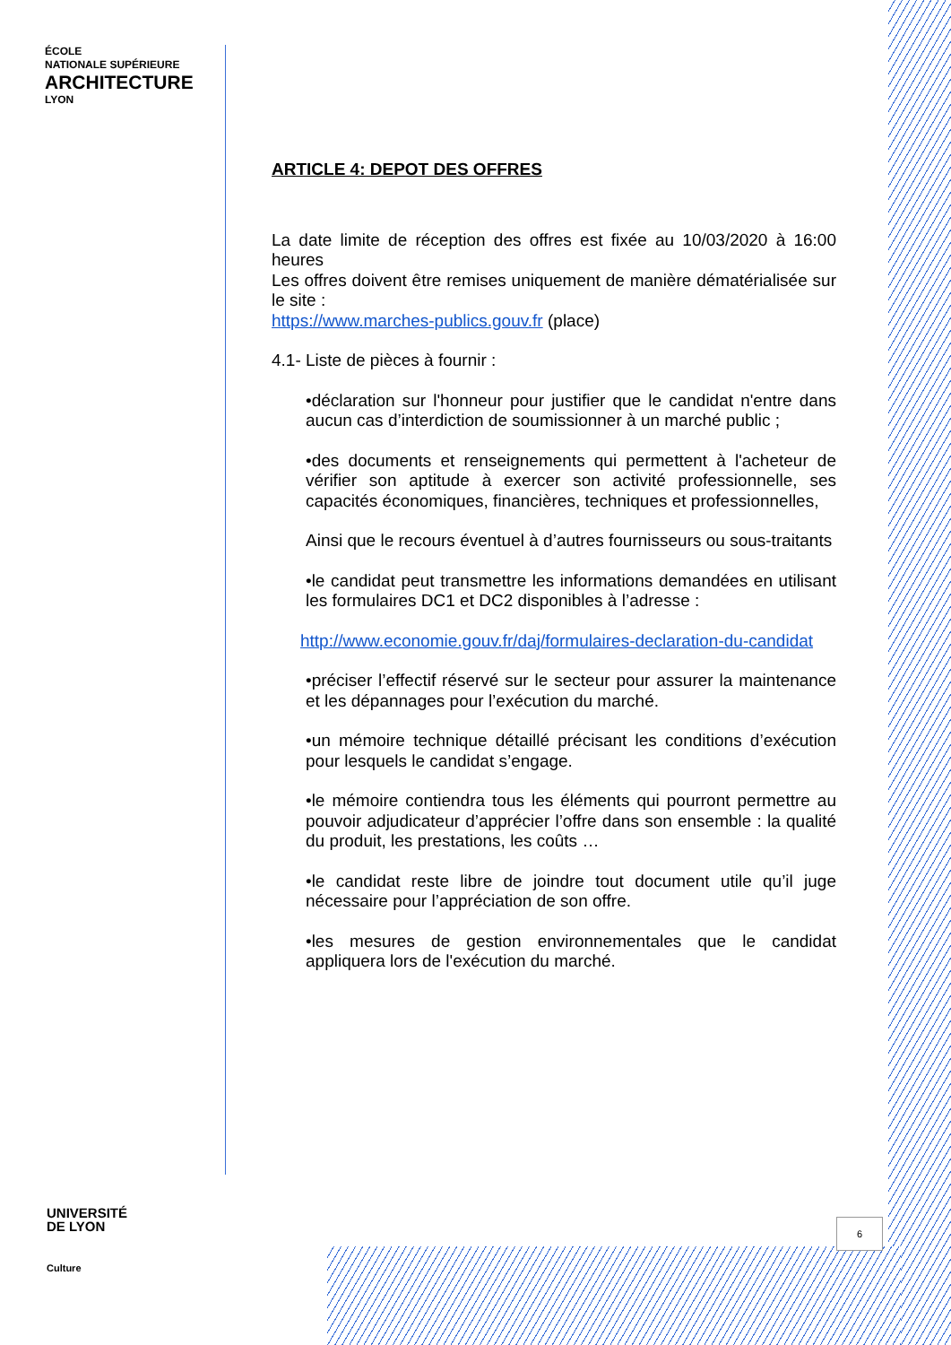ÉCOLE
NATIONALE SUPÉRIEURE
ARCHITECTURE
LYON
UNIVERSITÉ
DE LYON
Culture
ARTICLE 4: DEPOT DES OFFRES
La date limite de réception des offres est fixée au 10/03/2020 à 16:00 heures
Les offres doivent être remises uniquement de manière dématérialisée sur le site :
https://www.marches-publics.gouv.fr (place)
4.1- Liste de pièces à fournir :
•déclaration sur l'honneur pour justifier que le candidat n'entre dans aucun cas d’interdiction de soumissionner à un marché public ;
•des documents et renseignements qui permettent à l'acheteur de vérifier son aptitude à exercer son activité professionnelle, ses capacités économiques, financières, techniques et professionnelles,
Ainsi que le recours éventuel à d’autres fournisseurs ou sous-traitants
•le candidat peut transmettre les informations demandées en utilisant les formulaires DC1 et DC2 disponibles à l’adresse :
http://www.economie.gouv.fr/daj/formulaires-declaration-du-candidat
•préciser l’effectif réservé sur le secteur pour assurer la maintenance et les dépannages pour l’exécution du marché.
•un mémoire technique détaillé précisant les conditions d’exécution pour lesquels le candidat s’engage.
•le mémoire contiendra tous les éléments qui pourront permettre au pouvoir adjudicateur d’apprécier l’offre dans son ensemble : la qualité du produit, les prestations, les coûts …
•le candidat reste libre de joindre tout document utile qu’il juge nécessaire pour l’appréciation de son offre.
•les mesures de gestion environnementales que le candidat appliquera lors de l'exécution du marché.
6